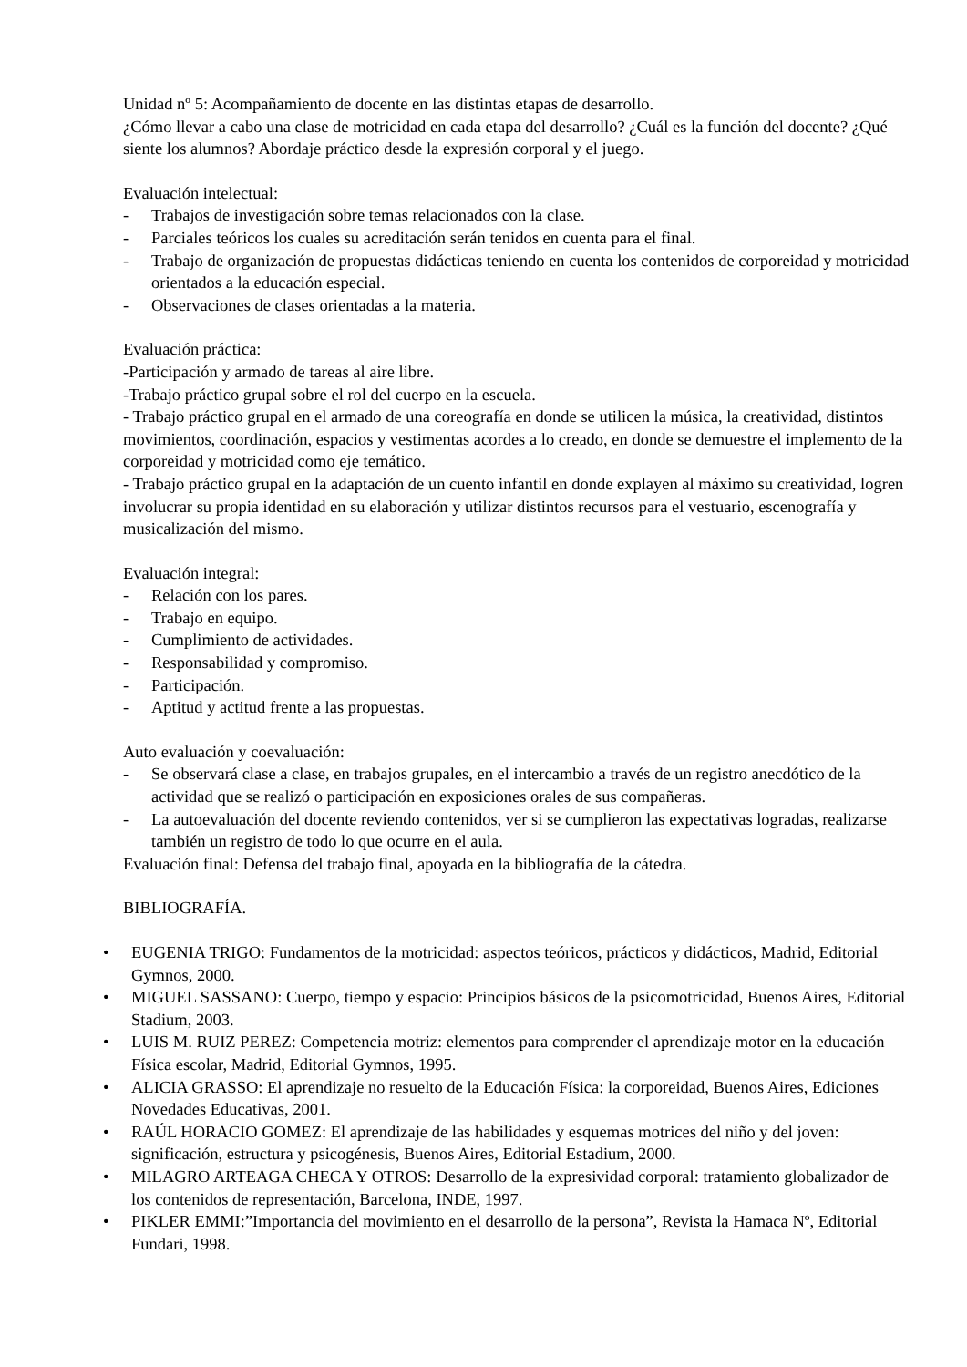Unidad nº 5: Acompañamiento de docente en las distintas etapas de desarrollo.
¿Cómo llevar a cabo una clase de motricidad en cada etapa del desarrollo? ¿Cuál es la función del docente? ¿Qué siente los alumnos? Abordaje práctico desde la expresión corporal y el juego.
Evaluación intelectual:
- Trabajos de investigación sobre temas relacionados con la clase.
- Parciales teóricos los cuales su acreditación serán tenidos en cuenta para el final.
- Trabajo de organización de propuestas didácticas teniendo en cuenta los contenidos de corporeidad y motricidad orientados a la educación especial.
- Observaciones de clases orientadas a la materia.
Evaluación práctica:
-Participación y armado de tareas al aire libre.
-Trabajo práctico grupal sobre el rol del cuerpo en la escuela.
- Trabajo práctico grupal en el armado de una coreografía en donde se utilicen la música, la creatividad, distintos movimientos, coordinación, espacios y vestimentas acordes a lo creado, en donde se demuestre el implemento de la corporeidad y motricidad como eje temático.
- Trabajo práctico grupal en la adaptación de un cuento infantil en donde explayen al máximo su creatividad, logren involucrar su propia identidad en su elaboración y utilizar distintos recursos para el vestuario, escenografía y musicalización del mismo.
Evaluación integral:
- Relación con los pares.
- Trabajo en equipo.
- Cumplimiento de actividades.
- Responsabilidad y compromiso.
- Participación.
- Aptitud y actitud frente a las propuestas.
Auto evaluación y coevaluación:
- Se observará clase a clase, en trabajos grupales, en el intercambio a través de un registro anecdótico de la actividad que se realizó o participación en exposiciones orales de sus compañeras.
- La autoevaluación del docente reviendo contenidos, ver si se cumplieron las expectativas logradas, realizarse también un registro de todo lo que ocurre en el aula.
Evaluación final: Defensa del trabajo final, apoyada en la bibliografía de la cátedra.
BIBLIOGRAFÍA.
• EUGENIA TRIGO: Fundamentos de la motricidad: aspectos teóricos, prácticos y didácticos, Madrid, Editorial Gymnos, 2000.
• MIGUEL SASSANO: Cuerpo, tiempo y espacio: Principios básicos de la psicomotricidad, Buenos Aires, Editorial Stadium, 2003.
• LUIS M. RUIZ PEREZ: Competencia motriz: elementos para comprender el aprendizaje motor en la educación Física escolar, Madrid, Editorial Gymnos, 1995.
• ALICIA GRASSO: El aprendizaje no resuelto de la Educación Física: la corporeidad, Buenos Aires, Ediciones Novedades Educativas, 2001.
• RAÚL HORACIO GOMEZ: El aprendizaje de las habilidades y esquemas motrices del niño y del joven: significación, estructura y psicogénesis, Buenos Aires, Editorial Estadium, 2000.
• MILAGRO ARTEAGA CHECA Y OTROS: Desarrollo de la expresividad corporal: tratamiento globalizador de los contenidos de representación, Barcelona, INDE, 1997.
• PIKLER EMMI:”Importancia del movimiento en el desarrollo de la persona”, Revista la Hamaca Nº, Editorial Fundari, 1998.